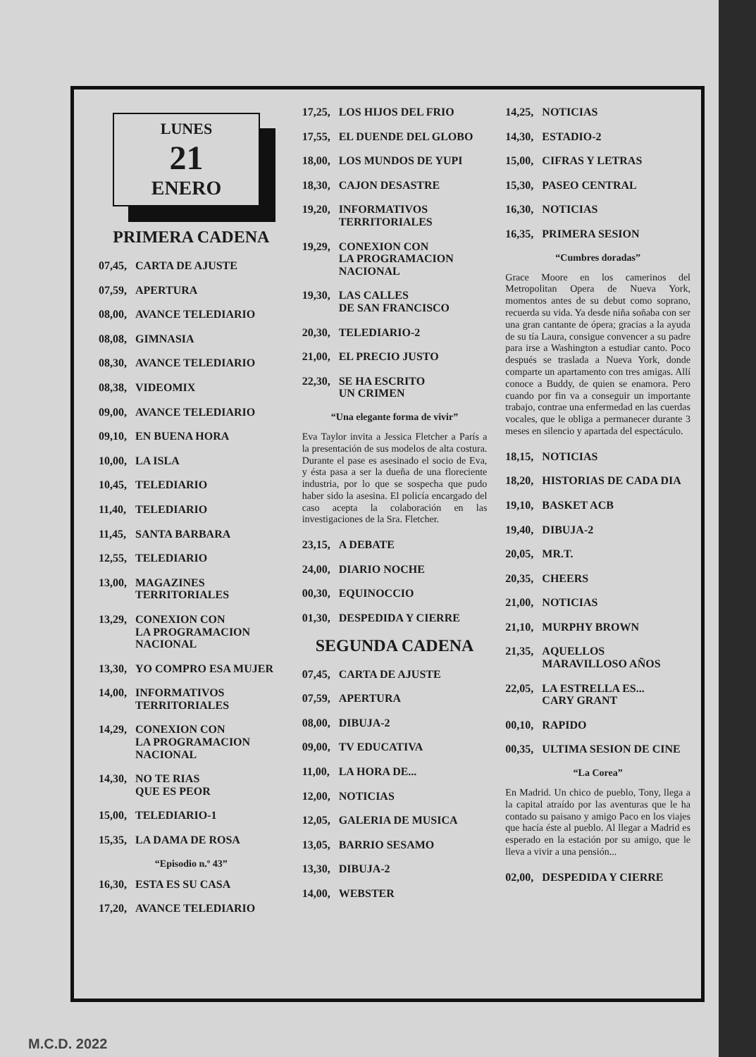LUNES
21
ENERO
PRIMERA CADENA
07,45, CARTA DE AJUSTE
07,59, APERTURA
08,00, AVANCE TELEDIARIO
08,08, GIMNASIA
08,30, AVANCE TELEDIARIO
08,38, VIDEOMIX
09,00, AVANCE TELEDIARIO
09,10, EN BUENA HORA
10,00, LA ISLA
10,45, TELEDIARIO
11,40, TELEDIARIO
11,45, SANTA BARBARA
12,55, TELEDIARIO
13,00, MAGAZINES
TERRITORIALES
13,29, CONEXION CON
LA PROGRAMACION
NACIONAL
13,30, YO COMPRO ESA MUJER
14,00, INFORMATIVOS
TERRITORIALES
14,29, CONEXION CON
LA PROGRAMACION
NACIONAL
14,30, NO TE RIAS
QUE ES PEOR
15,00, TELEDIARIO-1
15,35, LA DAMA DE ROSA
“Episodio n.º 43”
16,30, ESTA ES SU CASA
17,20, AVANCE TELEDIARIO
17,25, LOS HIJOS DEL FRIO
17,55, EL DUENDE DEL GLOBO
18,00, LOS MUNDOS DE YUPI
18,30, CAJON DESASTRE
19,20, INFORMATIVOS
TERRITORIALES
19,29, CONEXION CON
LA PROGRAMACION
NACIONAL
19,30, LAS CALLES
DE SAN FRANCISCO
20,30, TELEDIARIO-2
21,00, EL PRECIO JUSTO
22,30, SE HA ESCRITO
UN CRIMEN
“Una elegante forma de vivir”
Eva Taylor invita a Jessica Fletcher a París a la presentación de sus modelos de alta costura. Durante el pase es asesinado el socio de Eva, y ésta pasa a ser la dueña de una floreciente industria, por lo que se sospecha que pudo haber sido la asesina. El policía encargado del caso acepta la colaboración en las investigaciones de la Sra. Fletcher.
23,15, A DEBATE
24,00, DIARIO NOCHE
00,30, EQUINOCCIO
01,30, DESPEDIDA Y CIERRE
SEGUNDA CADENA
07,45, CARTA DE AJUSTE
07,59, APERTURA
08,00, DIBUJA-2
09,00, TV EDUCATIVA
11,00, LA HORA DE...
12,00, NOTICIAS
12,05, GALERIA DE MUSICA
13,05, BARRIO SESAMO
13,30, DIBUJA-2
14,00, WEBSTER
14,25, NOTICIAS
14,30, ESTADIO-2
15,00, CIFRAS Y LETRAS
15,30, PASEO CENTRAL
16,30, NOTICIAS
16,35, PRIMERA SESION
“Cumbres doradas”
Grace Moore en los camerinos del Metropolitan Opera de Nueva York, momentos antes de su debut como soprano, recuerda su vida. Ya desde niña soñaba con ser una gran cantante de ópera; gracias a la ayuda de su tía Laura, consigue convencer a su padre para irse a Washington a estudiar canto. Poco después se traslada a Nueva York, donde comparte un apartamento con tres amigas. Allí conoce a Buddy, de quien se enamora. Pero cuando por fin va a conseguir un importante trabajo, contrae una enfermedad en las cuerdas vocales, que le obliga a permanecer durante 3 meses en silencio y apartada del espectáculo.
18,15, NOTICIAS
18,20, HISTORIAS DE CADA DIA
19,10, BASKET ACB
19,40, DIBUJA-2
20,05, MR.T.
20,35, CHEERS
21,00, NOTICIAS
21,10, MURPHY BROWN
21,35, AQUELLOS
MARAVILLOSO AÑOS
22,05, LA ESTRELLA ES...
CARY GRANT
00,10, RAPIDO
00,35, ULTIMA SESION DE CINE
“La Corea”
En Madrid. Un chico de pueblo, Tony, llega a la capital atraído por las aventuras que le ha contado su paisano y amigo Paco en los viajes que hacía éste al pueblo. Al llegar a Madrid es esperado en la estación por su amigo, que le lleva a vivir a una pensión...
02,00, DESPEDIDA Y CIERRE
M.C.D. 2022